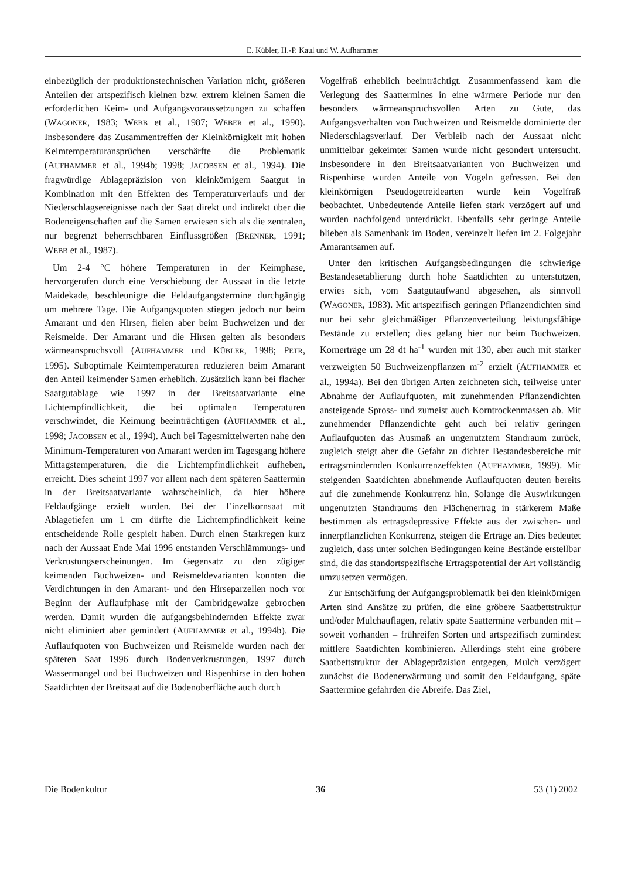E. Kübler, H.-P. Kaul und W. Aufhammer
einbezüglich der produktionstechnischen Variation nicht, größeren Anteilen der artspezifisch kleinen bzw. extrem kleinen Samen die erforderlichen Keim- und Aufgangsvoraussetzungen zu schaffen (WAGONER, 1983; WEBB et al., 1987; WEBER et al., 1990). Insbesondere das Zusammentreffen der Kleinkörnigkeit mit hohen Keimtemperaturansprüchen verschärfte die Problematik (AUFHAMMER et al., 1994b; 1998; JACOBSEN et al., 1994). Die fragwürdige Ablagepräzision von kleinkörnigem Saatgut in Kombination mit den Effekten des Temperaturverlaufs und der Niederschlagsereignisse nach der Saat direkt und indirekt über die Bodeneigenschaften auf die Samen erwiesen sich als die zentralen, nur begrenzt beherrschbaren Einflussgrößen (BRENNER, 1991; WEBB et al., 1987).
Um 2-4 °C höhere Temperaturen in der Keimphase, hervorgerufen durch eine Verschiebung der Aussaat in die letzte Maidekade, beschleunigte die Feldaufgangstermine durchgängig um mehrere Tage. Die Aufgangsquoten stiegen jedoch nur beim Amarant und den Hirsen, fielen aber beim Buchweizen und der Reismelde. Der Amarant und die Hirsen gelten als besonders wärmeanspruchsvoll (AUFHAMMER und KÜBLER, 1998; PETR, 1995). Suboptimale Keimtemperaturen reduzieren beim Amarant den Anteil keimender Samen erheblich. Zusätzlich kann bei flacher Saatgutablage wie 1997 in der Breitsaatvariante eine Lichtempfindlichkeit, die bei optimalen Temperaturen verschwindet, die Keimung beeinträchtigen (AUFHAMMER et al., 1998; JACOBSEN et al., 1994). Auch bei Tagesmittelwerten nahe den Minimum-Temperaturen von Amarant werden im Tagesgang höhere Mittagstemperaturen, die die Lichtempfindlichkeit aufheben, erreicht. Dies scheint 1997 vor allem nach dem späteren Saattermin in der Breitsaatvariante wahrscheinlich, da hier höhere Feldaufgänge erzielt wurden. Bei der Einzelkornsaat mit Ablagetiefen um 1 cm dürfte die Lichtempfindlichkeit keine entscheidende Rolle gespielt haben. Durch einen Starkregen kurz nach der Aussaat Ende Mai 1996 entstanden Verschlämmungs- und Verkrustungserscheinungen. Im Gegensatz zu den zügiger keimenden Buchweizen- und Reismeldevarianten konnten die Verdichtungen in den Amarant- und den Hirseparzellen noch vor Beginn der Auflaufphase mit der Cambridgewalze gebrochen werden. Damit wurden die aufgangsbehindernden Effekte zwar nicht eliminiert aber gemindert (AUFHAMMER et al., 1994b). Die Auflaufquoten von Buchweizen und Reismelde wurden nach der späteren Saat 1996 durch Bodenverkrustungen, 1997 durch Wassermangel und bei Buchweizen und Rispenhirse in den hohen Saatdichten der Breitsaat auf die Bodenoberfläche auch durch
Vogelfraß erheblich beeinträchtigt. Zusammenfassend kam die Verlegung des Saattermines in eine wärmere Periode nur den besonders wärmeanspruchsvollen Arten zu Gute, das Aufgangsverhalten von Buchweizen und Reismelde dominierte der Niederschlagsverlauf. Der Verbleib nach der Aussaat nicht unmittelbar gekeimter Samen wurde nicht gesondert untersucht. Insbesondere in den Breitsaatvarianten von Buchweizen und Rispenhirse wurden Anteile von Vögeln gefressen. Bei den kleinkörnigen Pseudogetreidearten wurde kein Vogelfraß beobachtet. Unbedeutende Anteile liefen stark verzögert auf und wurden nachfolgend unterdrückt. Ebenfalls sehr geringe Anteile blieben als Samenbank im Boden, vereinzelt liefen im 2. Folgejahr Amarantsamen auf.
Unter den kritischen Aufgangsbedingungen die schwierige Bestandesetablierung durch hohe Saatdichten zu unterstützen, erwies sich, vom Saatgutaufwand abgesehen, als sinnvoll (WAGONER, 1983). Mit artspezifisch geringen Pflanzendichten sind nur bei sehr gleichmäßiger Pflanzenverteilung leistungsfähige Bestände zu erstellen; dies gelang hier nur beim Buchweizen. Kornerträge um 28 dt ha<sup>-1</sup> wurden mit 130, aber auch mit stärker verzweigten 50 Buchweizenpflanzen m<sup>-2</sup> erzielt (AUFHAMMER et al., 1994a). Bei den übrigen Arten zeichneten sich, teilweise unter Abnahme der Auflaufquoten, mit zunehmenden Pflanzendichten ansteigende Spross- und zumeist auch Korntrockenmassen ab. Mit zunehmender Pflanzendichte geht auch bei relativ geringen Auflaufquoten das Ausmaß an ungenutztem Standraum zurück, zugleich steigt aber die Gefahr zu dichter Bestandesbereiche mit ertragsmindernden Konkurrenzeffekten (AUFHAMMER, 1999). Mit steigenden Saatdichten abnehmende Auflaufquoten deuten bereits auf die zunehmende Konkurrenz hin. Solange die Auswirkungen ungenutzten Standraums den Flächenertrag in stärkerem Maße bestimmen als ertragsdepressive Effekte aus der zwischen- und innerpflanzlichen Konkurrenz, steigen die Erträge an. Dies bedeutet zugleich, dass unter solchen Bedingungen keine Bestände erstellbar sind, die das standortspezifische Ertragspotential der Art vollständig umzusetzen vermögen.
Zur Entschärfung der Aufgangsproblematik bei den kleinkörnigen Arten sind Ansätze zu prüfen, die eine gröbere Saatbettstruktur und/oder Mulchauflagen, relativ späte Saattermine verbunden mit – soweit vorhanden – frühreifen Sorten und artspezifisch zumindest mittlere Saatdichten kombinieren. Allerdings steht eine gröbere Saatbettstruktur der Ablagepräzision entgegen, Mulch verzögert zunächst die Bodenerwärmung und somit den Feldaufgang, späte Saattermine gefährden die Abreife. Das Ziel,
Die Bodenkultur 36 53 (1) 2002